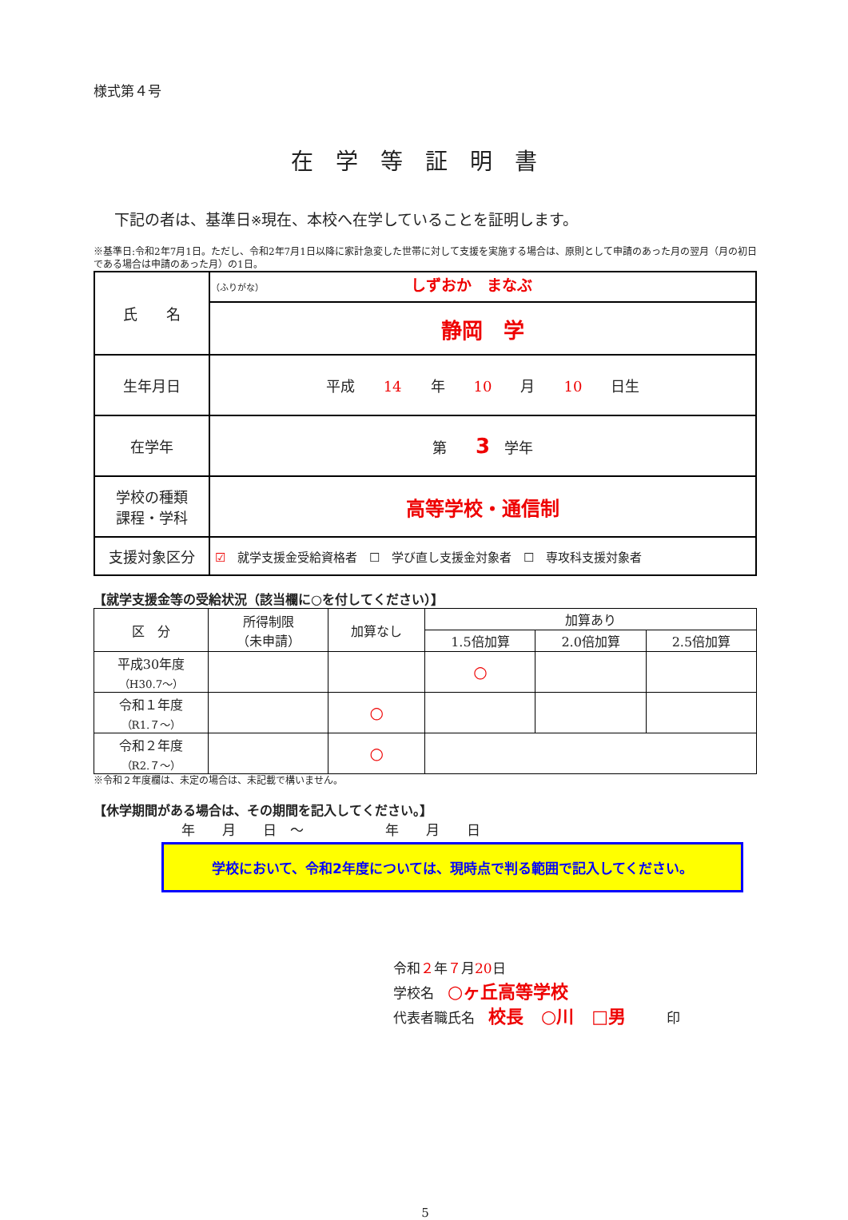様式第４号
在学等証明書
下記の者は、基準日※現在、本校へ在学していることを証明します。
※基準日:令和2年7月1日。ただし、令和2年7月1日以降に家計急変した世帯に対して支援を実施する場合は、原則として申請のあった月の翌月（月の初日である場合は申請のあった月）の1日。
| 氏 名 | （ふりがな） しずおか まなぶ |
| | 静岡 学 |
| 生年月日 | 平成 14 年 10 月 10 日生 |
| 在学年 | 第 3 学年 |
| 学校の種類 課程・学科 | 高等学校・通信制 |
| 支援対象区分 | ☑ 就学支援金受給資格者 ☐ 学び直し支援金対象者 ☐ 専攻科支援対象者 |
【就学支援金等の受給状況（該当欄に○を付してください）】
| 区 分 | 所得制限 （未申請） | 加算なし | 加算あり | | |
| --- | --- | --- | --- | --- | --- |
| | | | 1.5倍加算 | 2.0倍加算 | 2.5倍加算 |
| 平成30年度 （H30.7～） | | | ○ | | |
| 令和１年度 （R1.７～） | | ○ | | | |
| 令和２年度 （R2.７～） | | ○ | | | |
※令和２年度欄は、未定の場合は、未記載で構いません。
【休学期間がある場合は、その期間を記入してください。】
年　　月　　日　～　　　　　　年　　月　　日
学校において、令和2年度については、現時点で判る範囲で記入してください。
令和２年７月20日
学校名　○ヶ丘高等学校
代表者職氏名　校長　○川　□男　　　印
5